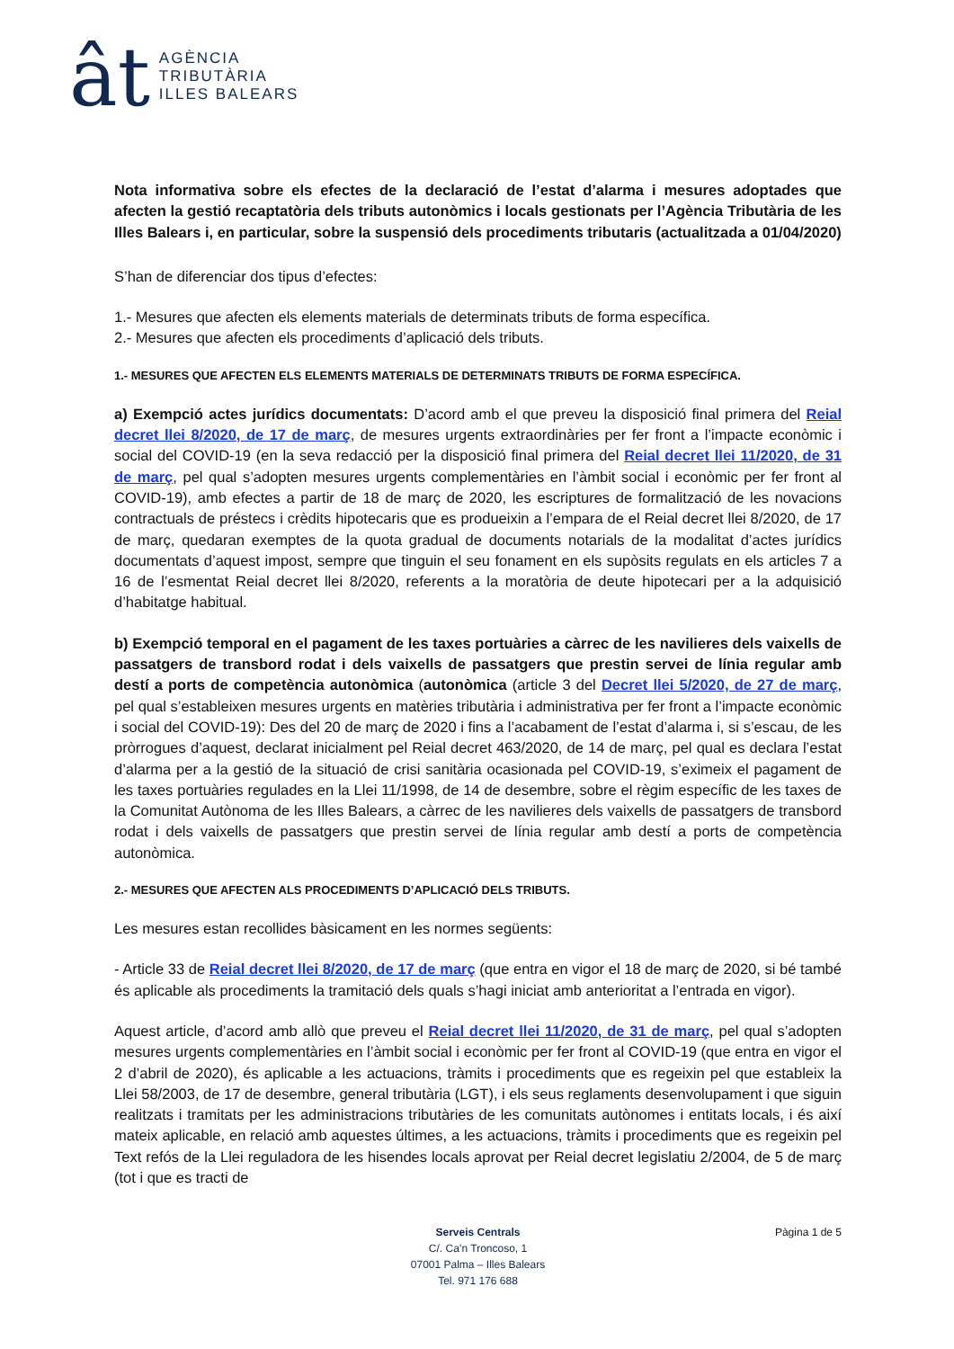ât
AGÈNCIA
TRIBUTÀRIA
ILLES BALEARS
Nota informativa sobre els efectes de la declaració de l’estat d’alarma i mesures adoptades que afecten la gestió recaptatòria dels tributs autonòmics i locals gestionats per l’Agència Tributària de les Illes Balears i, en particular, sobre la suspensió dels procediments tributaris (actualitzada a 01/04/2020)
S’han de diferenciar dos tipus d’efectes:
1.- Mesures que afecten els elements materials de determinats tributs de forma específica.
2.- Mesures que afecten els procediments d’aplicació dels tributs.
1.- MESURES QUE AFECTEN ELS ELEMENTS MATERIALS DE DETERMINATS TRIBUTS DE FORMA ESPECÍFICA.
a) Exempció actes jurídics documentats: D’acord amb el que preveu la disposició final primera del Reial decret llei 8/2020, de 17 de març, de mesures urgents extraordinàries per fer front a l’impacte econòmic i social del COVID-19 (en la seva redacció per la disposició final primera del Reial decret llei 11/2020, de 31 de març, pel qual s’adopten mesures urgents complementàries en l’àmbit social i econòmic per fer front al COVID-19), amb efectes a partir de 18 de març de 2020, les escriptures de formalització de les novacions contractuals de préstecs i crèdits hipotecaris que es produeixin a l’empara de el Reial decret llei 8/2020, de 17 de març, quedaran exemptes de la quota gradual de documents notarials de la modalitat d’actes jurídics documentats d’aquest impost, sempre que tinguin el seu fonament en els supòsits regulats en els articles 7 a 16 de l’esmentat Reial decret llei 8/2020, referents a la moratòria de deute hipotecari per a la adquisició d’habitatge habitual.
b) Exempció temporal en el pagament de les taxes portuàries a càrrec de les navilieres dels vaixells de passatgers de transbord rodat i dels vaixells de passatgers que prestin servei de línia regular amb destí a ports de competència autonòmica (autonòmica (article 3 del Decret llei 5/2020, de 27 de març, pel qual s’estableixen mesures urgents en matèries tributària i administrativa per fer front a l’impacte econòmic i social del COVID-19): Des del 20 de març de 2020 i fins a l’acabament de l’estat d’alarma i, si s’escau, de les pròrrogues d’aquest, declarat inicialment pel Reial decret 463/2020, de 14 de març, pel qual es declara l’estat d’alarma per a la gestió de la situació de crisi sanitària ocasionada pel COVID-19, s’eximeix el pagament de les taxes portuàries regulades en la Llei 11/1998, de 14 de desembre, sobre el règim específic de les taxes de la Comunitat Autònoma de les Illes Balears, a càrrec de les navilieres dels vaixells de passatgers de transbord rodat i dels vaixells de passatgers que prestin servei de línia regular amb destí a ports de competència autonòmica.
2.- MESURES QUE AFECTEN ALS PROCEDIMENTS D’APLICACIÓ DELS TRIBUTS.
Les mesures estan recollides bàsicament en les normes següents:
- Article 33 de Reial decret llei 8/2020, de 17 de març (que entra en vigor el 18 de març de 2020, si bé també és aplicable als procediments la tramitació dels quals s’hagi iniciat amb anterioritat a l’entrada en vigor).
Aquest article, d’acord amb allò que preveu el Reial decret llei 11/2020, de 31 de març, pel qual s’adopten mesures urgents complementàries en l’àmbit social i econòmic per fer front al COVID-19 (que entra en vigor el 2 d’abril de 2020), és aplicable a les actuacions, tràmits i procediments que es regeixin pel que estableix la Llei 58/2003, de 17 de desembre, general tributària (LGT), i els seus reglaments desenvolupament i que siguin realitzats i tramitats per les administracions tributàries de les comunitats autònomes i entitats locals, i és així mateix aplicable, en relació amb aquestes últimes, a les actuacions, tràmits i procediments que es regeixin pel Text refós de la Llei reguladora de les hisendes locals aprovat per Reial decret legislatiu 2/2004, de 5 de març (tot i que es tracti de
Pàgina 1 de 5 Serveis Centrals
C/. Ca’n Troncoso, 1
07001 Palma – Illes Balears
Tel. 971 176 688